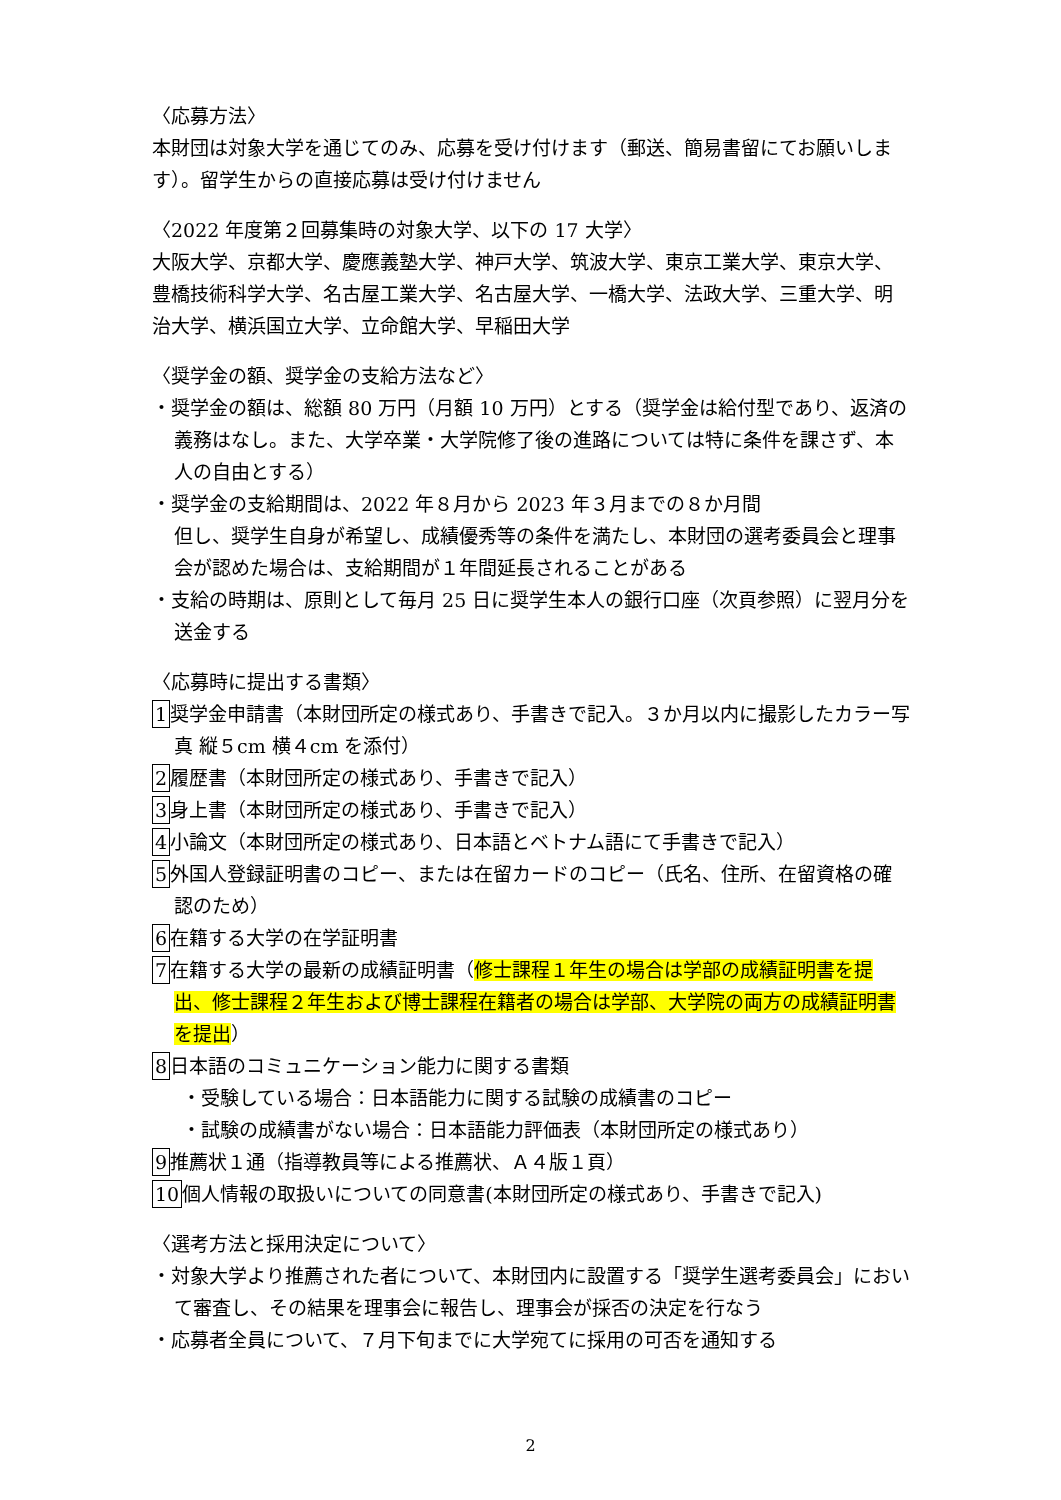〈応募方法〉
本財団は対象大学を通じてのみ、応募を受け付けます（郵送、簡易書留にてお願いします）。留学生からの直接応募は受け付けません
〈2022 年度第２回募集時の対象大学、以下の 17 大学〉
大阪大学、京都大学、慶應義塾大学、神戸大学、筑波大学、東京工業大学、東京大学、豊橋技術科学大学、名古屋工業大学、名古屋大学、一橋大学、法政大学、三重大学、明治大学、横浜国立大学、立命館大学、早稲田大学
〈奨学金の額、奨学金の支給方法など〉
・奨学金の額は、総額 80 万円（月額 10 万円）とする（奨学金は給付型であり、返済の義務はなし。また、大学卒業・大学院修了後の進路については特に条件を課さず、本人の自由とする）
・奨学金の支給期間は、2022 年８月から 2023 年３月までの８か月間
但し、奨学生自身が希望し、成績優秀等の条件を満たし、本財団の選考委員会と理事会が認めた場合は、支給期間が１年間延長されることがある
・支給の時期は、原則として毎月 25 日に奨学生本人の銀行口座（次頁参照）に翌月分を送金する
〈応募時に提出する書類〉
1奨学金申請書（本財団所定の様式あり、手書きで記入。３か月以内に撮影したカラー写真 縦５cm 横４cm を添付）
2履歴書（本財団所定の様式あり、手書きで記入）
3身上書（本財団所定の様式あり、手書きで記入）
4小論文（本財団所定の様式あり、日本語とベトナム語にて手書きで記入）
5外国人登録証明書のコピー、または在留カードのコピー（氏名、住所、在留資格の確認のため）
6在籍する大学の在学証明書
7在籍する大学の最新の成績証明書（修士課程１年生の場合は学部の成績証明書を提出、修士課程２年生および博士課程在籍者の場合は学部、大学院の両方の成績証明書を提出）
8日本語のコミュニケーション能力に関する書類
・受験している場合：日本語能力に関する試験の成績書のコピー
・試験の成績書がない場合：日本語能力評価表（本財団所定の様式あり）
9推薦状１通（指導教員等による推薦状、Ａ４版１頁）
10個人情報の取扱いについての同意書(本財団所定の様式あり、手書きで記入)
〈選考方法と採用決定について〉
・対象大学より推薦された者について、本財団内に設置する「奨学生選考委員会」において審査し、その結果を理事会に報告し、理事会が採否の決定を行なう
・応募者全員について、７月下旬までに大学宛てに採用の可否を通知する
2